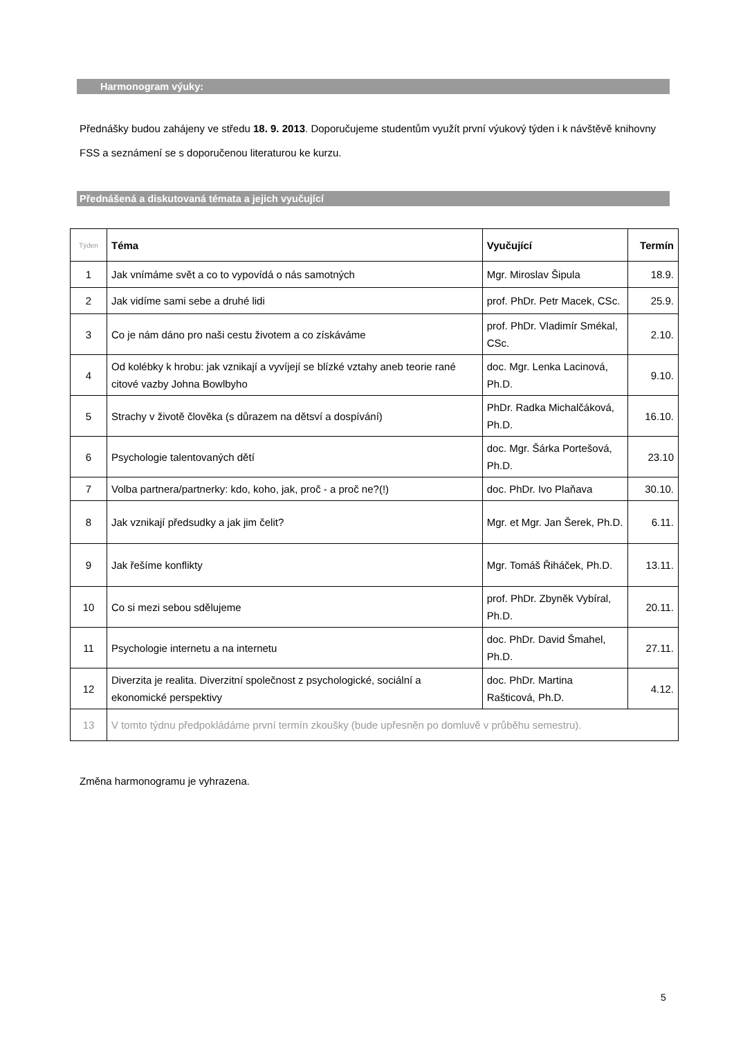Harmonogram výuky:
Přednášky budou zahájeny ve středu 18. 9. 2013. Doporučujeme studentům využít první výukový týden i k návštěvě knihovny FSS a seznámení se s doporučenou literaturou ke kurzu.
Přednášená a diskutovaná témata a jejich vyučující
| Týden | Téma | Vyučující | Termín |
| --- | --- | --- | --- |
| 1 | Jak vnímáme svět a co to vypovídá o nás samotných | Mgr. Miroslav Šipula | 18.9. |
| 2 | Jak vidíme sami sebe a druhé lidi | prof. PhDr. Petr Macek, CSc. | 25.9. |
| 3 | Co je nám dáno pro naši cestu životem a co získáváme | prof. PhDr. Vladimír Smékal, CSc. | 2.10. |
| 4 | Od kolébky k hrobu: jak vznikají a vyvíjejí se blízké vztahy aneb teorie rané citové vazby Johna Bowlbyho | doc. Mgr. Lenka Lacinová, Ph.D. | 9.10. |
| 5 | Strachy v životě člověka (s důrazem na dětsví a dospívání) | PhDr. Radka Michalčáková, Ph.D. | 16.10. |
| 6 | Psychologie talentovaných dětí | doc. Mgr. Šárka Portešová, Ph.D. | 23.10 |
| 7 | Volba partnera/partnerky: kdo, koho, jak, proč - a proč ne?(!) | doc. PhDr. Ivo Plaňava | 30.10. |
| 8 | Jak vznikají předsudky a jak jim čelit? | Mgr. et Mgr. Jan Šerek, Ph.D. | 6.11. |
| 9 | Jak řešíme konflikty | Mgr. Tomáš Řiháček, Ph.D. | 13.11. |
| 10 | Co si mezi sebou sdělujeme | prof. PhDr. Zbyněk Vybíral, Ph.D. | 20.11. |
| 11 | Psychologie internetu a na internetu | doc. PhDr. David Šmahel, Ph.D. | 27.11. |
| 12 | Diverzita je realita. Diverzitní společnost z psychologické, sociální a ekonomické perspektivy | doc. PhDr. Martina Rašticová, Ph.D. | 4.12. |
| 13 | V tomto týdnu předpokládáme první termín zkoušky (bude upřesněn po domluvě v průběhu semestru). | | |
Změna harmonogramu je vyhrazena.
5